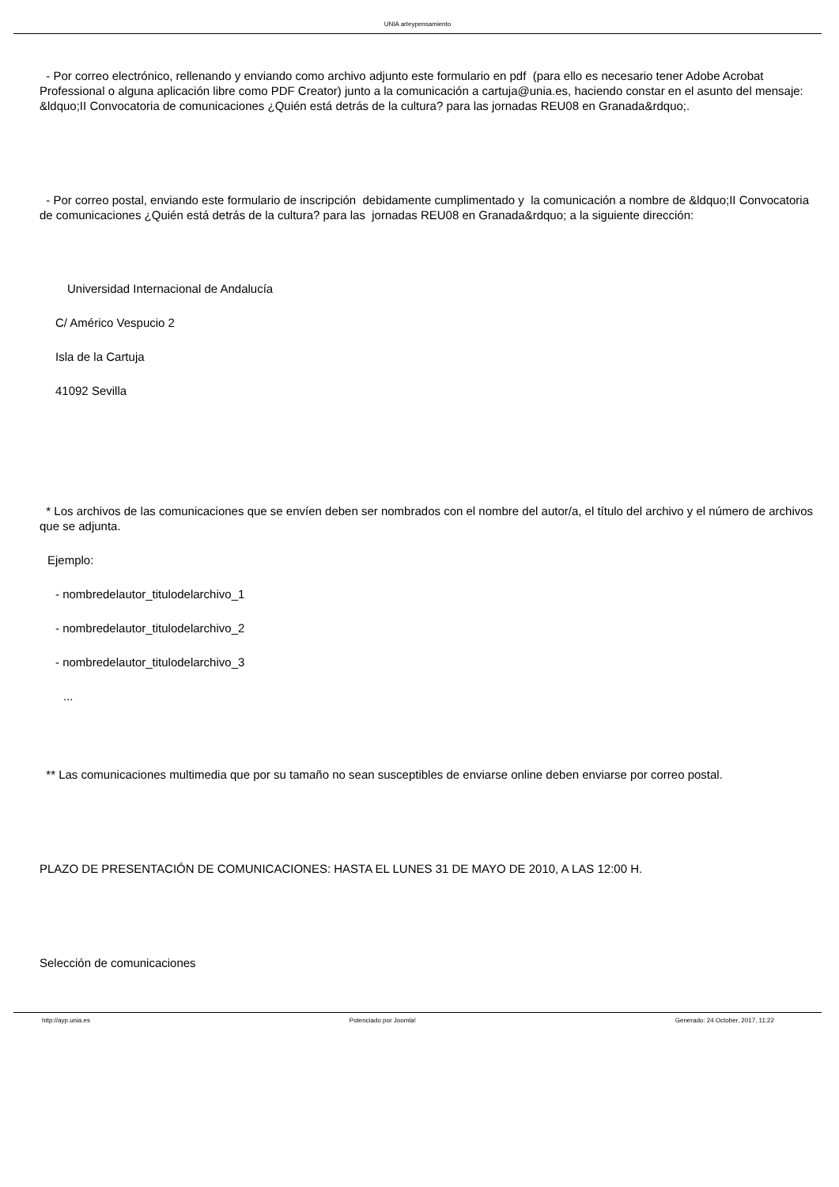UNIA arteypensamiento
- Por correo electrónico, rellenando y enviando como archivo adjunto este formulario en pdf (para ello es necesario tener Adobe Acrobat Professional o alguna aplicación libre como PDF Creator) junto a la comunicación a cartuja@unia.es, haciendo constar en el asunto del mensaje: &ldquo;II Convocatoria de comunicaciones ¿Quién está detrás de la cultura? para las jornadas REU08 en Granada&rdquo;.
- Por correo postal, enviando este formulario de inscripción debidamente cumplimentado y la comunicación a nombre de &ldquo;II Convocatoria de comunicaciones ¿Quién está detrás de la cultura? para las jornadas REU08 en Granada&rdquo; a la siguiente dirección:
Universidad Internacional de Andalucía
C/ Américo Vespucio 2
Isla de la Cartuja
41092 Sevilla
* Los archivos de las comunicaciones que se envíen deben ser nombrados con el nombre del autor/a, el título del archivo y el número de archivos que se adjunta.
Ejemplo:
- nombredelautor_titulodelarchivo_1
- nombredelautor_titulodelarchivo_2
- nombredelautor_titulodelarchivo_3
...
** Las comunicaciones multimedia que por su tamaño no sean susceptibles de enviarse online deben enviarse por correo postal.
PLAZO DE PRESENTACIÓN DE COMUNICACIONES: HASTA EL LUNES 31 DE MAYO DE 2010, A LAS 12:00 H.
Selección de comunicaciones
http://ayp.unia.es Potenciado por Joomla! Generado: 24 October, 2017, 11:22